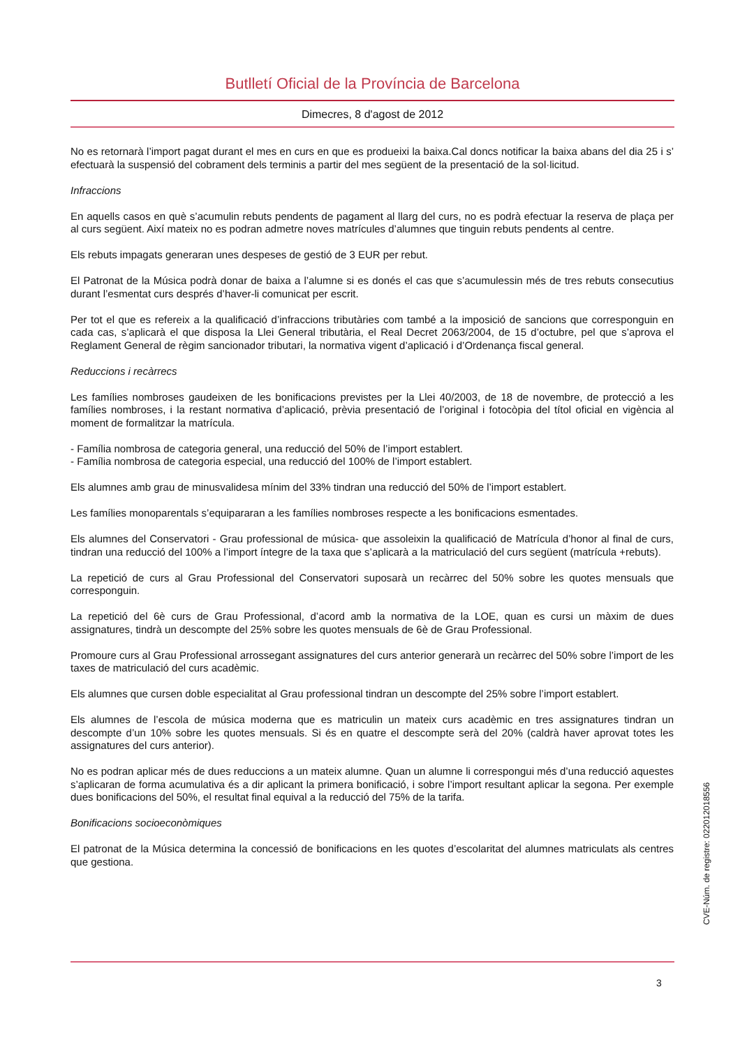Butlletí Oficial de la Província de Barcelona
Dimecres, 8 d'agost de 2012
No es retornarà l’import pagat durant el mes en curs en que es produeixi la baixa.Cal doncs notificar la baixa abans del dia 25 i s’ efectuarà la suspensió del cobrament dels terminis a partir del mes següent de la presentació de la sol·licitud.
Infraccions
En aquells casos en què s’acumulin rebuts pendents de pagament al llarg del curs, no es podrà efectuar la reserva de plaça per al curs següent. Així mateix no es podran admetre noves matrícules d’alumnes que tinguin rebuts pendents al centre.
Els rebuts impagats generaran unes despeses de gestió de 3 EUR per rebut.
El Patronat de la Música podrà donar de baixa a l’alumne si es donés el cas que s’acumulessin més de tres rebuts consecutius durant l’esmentat curs després d’haver-li comunicat per escrit.
Per tot el que es refereix a la qualificació d’infraccions tributàries com també a la imposició de sancions que corresponguin en cada cas, s’aplicarà el que disposa la Llei General tributària, el Real Decret 2063/2004, de 15 d’octubre, pel que s’aprova el Reglament General de règim sancionador tributari, la normativa vigent d’aplicació i d’Ordenança fiscal general.
Reduccions i recàrrecs
Les famílies nombroses gaudeixen de les bonificacions previstes per la Llei 40/2003, de 18 de novembre, de protecció a les famílies nombroses, i la restant normativa d’aplicació, prèvia presentació de l’original i fotocòpia del títol oficial en vigència al moment de formalitzar la matrícula.
- Família nombrosa de categoria general, una reducció del 50% de l’import establert.
- Família nombrosa de categoria especial, una reducció del 100% de l’import establert.
Els alumnes amb grau de minusvalidesa mínim del 33% tindran una reducció del 50% de l’import establert.
Les famílies monoparentals s’equipararan a les famílies nombroses respecte a les bonificacions esmentades.
Els alumnes del Conservatori - Grau professional de música- que assoleixin la qualificació de Matrícula d’honor al final de curs, tindran una reducció del 100% a l’import íntegre de la taxa que s’aplicarà a la matriculació del curs següent (matrícula +rebuts).
La repetició de curs al Grau Professional del Conservatori suposarà un recàrrec del 50% sobre les quotes mensuals que corresponguin.
La repetició del 6è curs de Grau Professional, d’acord amb la normativa de la LOE, quan es cursi un màxim de dues assignatures, tindrà un descompte del 25% sobre les quotes mensuals de 6è de Grau Professional.
Promoure curs al Grau Professional arrossegant assignatures del curs anterior generarà un recàrrec del 50% sobre l’import de les taxes de matriculació del curs acadèmic.
Els alumnes que cursen doble especialitat al Grau professional tindran un descompte del 25% sobre l’import establert.
Els alumnes de l’escola de música moderna que es matriculin un mateix curs acadèmic en tres assignatures tindran un descompte d’un 10% sobre les quotes mensuals. Si és en quatre el descompte serà del 20% (caldrà haver aprovat totes les assignatures del curs anterior).
No es podran aplicar més de dues reduccions a un mateix alumne. Quan un alumne li correspongui més d’una reducció aquestes s’aplicaran de forma acumulativa és a dir aplicant la primera bonificació, i sobre l’import resultant aplicar la segona. Per exemple dues bonificacions del 50%, el resultat final equival a la reducció del 75% de la tarifa.
Bonificacions socioeconòmiques
El patronat de la Música determina la concessió de bonificacions en les quotes d’escolaritat del alumnes matriculats als centres que gestiona.
CVE-Núm. de registre: 022012018556
3